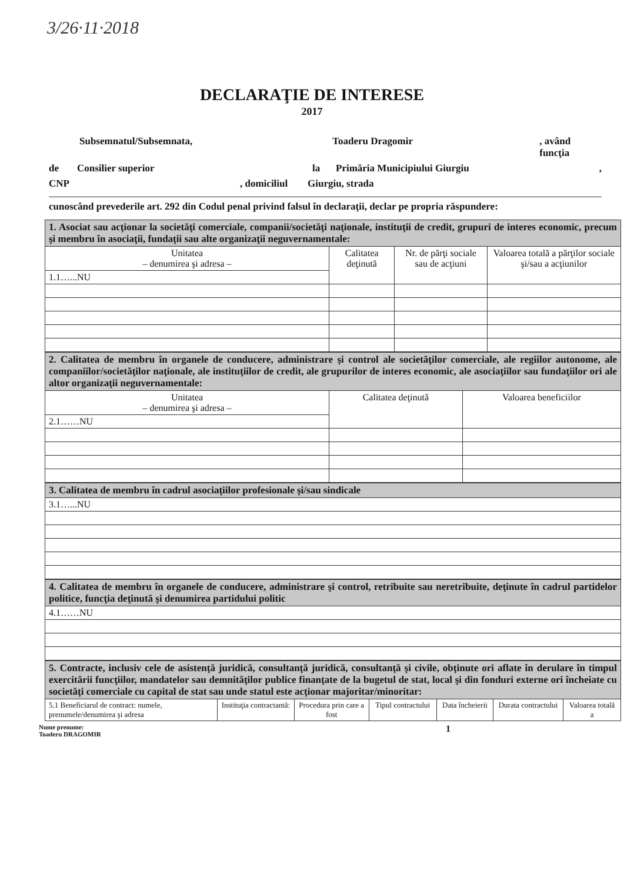3/26·11·2018
DECLARAŢIE DE INTERESE
2017
Subsemnatul/Subsemnata, Toaderu Dragomir, având funcţia
de Consilier superior la Primăria Municipiului Giurgiu,
CNP, domiciliul Giurgiu, strada
cunoscând prevederile art. 292 din Codul penal privind falsul în declaraţii, declar pe propria răspundere:
| 1. Asociat sau acţionar la societăţi comerciale, companii/societăţi naţionale, instituţii de credit, grupuri de interes economic, precum şi membru în asociaţii, fundaţii sau alte organizaţii neguvernamentale: | | | |
| Unitatea – denumirea şi adresa – | Calitatea deţinută | Nr. de părţi sociale sau de acţiuni | Valoarea totală a părţilor sociale şi/sau a acţiunilor |
| 1.1…...NU | | | |
| 2. Calitatea de membru în organele de conducere, administrare şi control ale societăţilor comerciale, ale regiilor autonome, ale companiilor/societăţilor naţionale, ale instituţiilor de credit, ale grupurilor de interes economic, ale asociaţiilor sau fundaţiilor ori ale altor organizaţii neguvernamentale: | | |
| Unitatea – denumirea şi adresa – | Calitatea deţinută | Valoarea beneficiilor |
| 2.1……NU | | |
| 3. Calitatea de membru în cadrul asociaţiilor profesionale şi/sau sindicale |
| 3.1…...NU |
| 4. Calitatea de membru în organele de conducere, administrare şi control, retribuite sau neretribuite, deţinute în cadrul partidelor politice, funcţia deţinută şi denumirea partidului politic |
| 4.1……NU |
| 5. Contracte, inclusiv cele de asistenţă juridică, consultanţă juridică, consultanţă şi civile, obţinute ori aflate în derulare în timpul exercitării funcţiilor, mandatelor sau demnităţilor publice finanţate de la bugetul de stat, local şi din fonduri externe ori încheiate cu societăţi comerciale cu capital de stat sau unde statul este acţionar majoritar/minoritar: | | | | | | |
| 5.1 Beneficiarul de contract: numele, prenumele/denumirea şi adresa | Instituţia contractantă: | Procedura prin care a fost | Tipul contractului | Data încheierii | Durata contractului | Valoarea totală a |
Nume prenume:
Toaderu DRAGOMIR 1